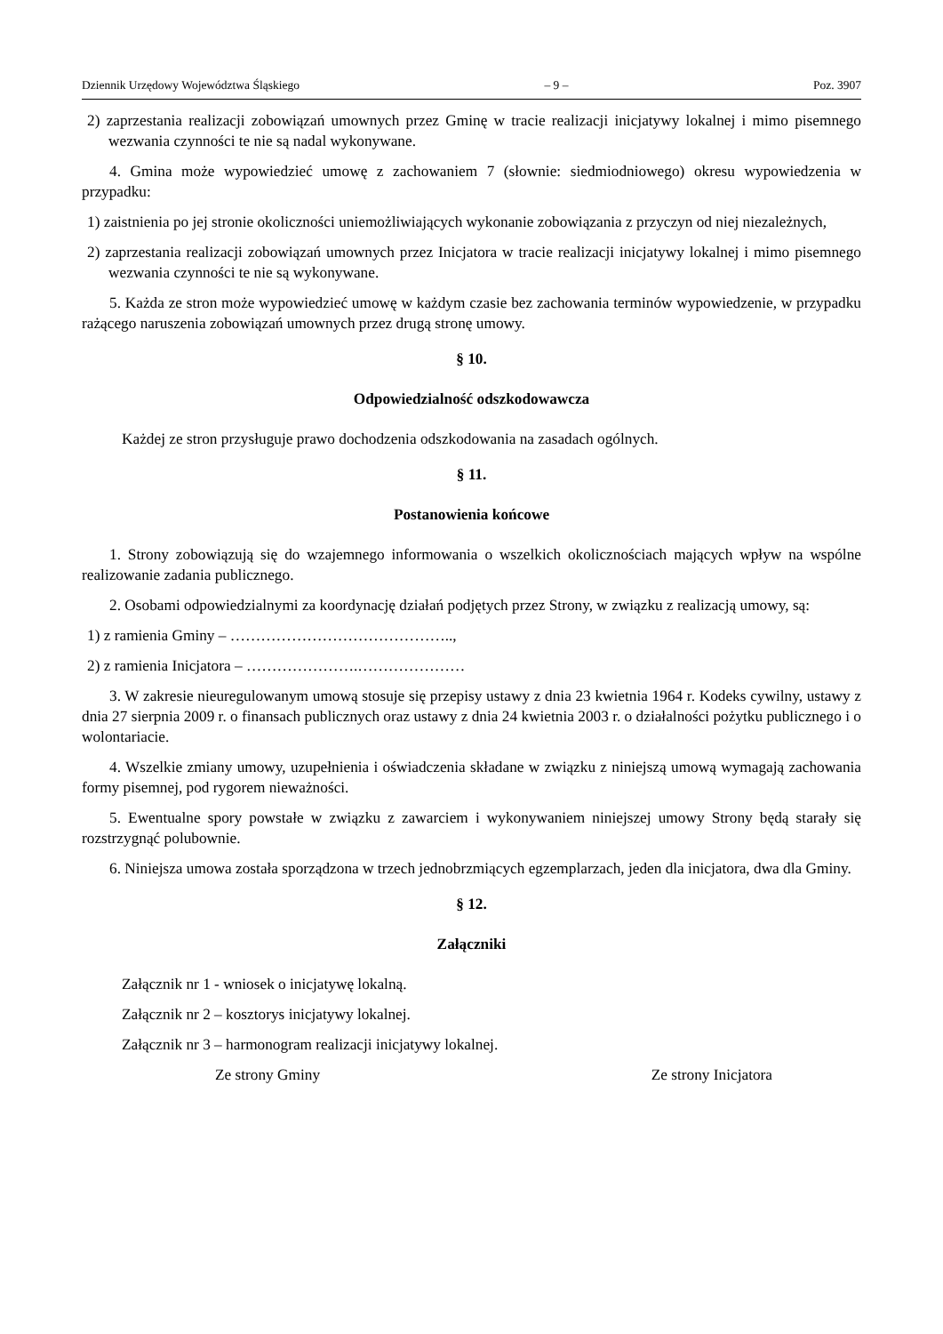Dziennik Urzędowy Województwa Śląskiego – 9 – Poz. 3907
2) zaprzestania realizacji zobowiązań umownych przez Gminę w tracie realizacji inicjatywy lokalnej i mimo pisemnego wezwania czynności te nie są nadal wykonywane.
4. Gmina może wypowiedzieć umowę z zachowaniem 7 (słownie: siedmiodniowego) okresu wypowiedzenia w przypadku:
1) zaistnienia po jej stronie okoliczności uniemożliwiających wykonanie zobowiązania z przyczyn od niej niezależnych,
2) zaprzestania realizacji zobowiązań umownych przez Inicjatora w tracie realizacji inicjatywy lokalnej i mimo pisemnego wezwania czynności te nie są wykonywane.
5. Każda ze stron może wypowiedzieć umowę w każdym czasie bez zachowania terminów wypowiedzenie, w przypadku rażącego naruszenia zobowiązań umownych przez drugą stronę umowy.
§ 10.
Odpowiedzialność odszkodowawcza
Każdej ze stron przysługuje prawo dochodzenia odszkodowania na zasadach ogólnych.
§ 11.
Postanowienia końcowe
1. Strony zobowiązują się do wzajemnego informowania o wszelkich okolicznościach mających wpływ na wspólne realizowanie zadania publicznego.
2. Osobami odpowiedzialnymi za koordynację działań podjętych przez Strony, w związku z realizacją umowy, są:
1) z ramienia Gminy – ……………………………………..,
2) z ramienia Inicjatora – ………………….…………………
3. W zakresie nieuregulowanym umową stosuje się przepisy ustawy z dnia 23 kwietnia 1964 r. Kodeks cywilny, ustawy z dnia 27 sierpnia 2009 r. o finansach publicznych oraz ustawy z dnia 24 kwietnia 2003 r. o działalności pożytku publicznego i o wolontariacie.
4. Wszelkie zmiany umowy, uzupełnienia i oświadczenia składane w związku z niniejszą umową wymagają zachowania formy pisemnej, pod rygorem nieważności.
5. Ewentualne spory powstałe w związku z zawarciem i wykonywaniem niniejszej umowy Strony będą starały się rozstrzygnąć polubownie.
6. Niniejsza umowa została sporządzona w trzech jednobrzmiących egzemplarzach, jeden dla inicjatora, dwa dla Gminy.
§ 12.
Załączniki
Załącznik nr 1 - wniosek o inicjatywę lokalną.
Załącznik nr 2 – kosztorys inicjatywy lokalnej.
Załącznik nr 3 – harmonogram realizacji inicjatywy lokalnej.
Ze strony Gminy Ze strony Inicjatora